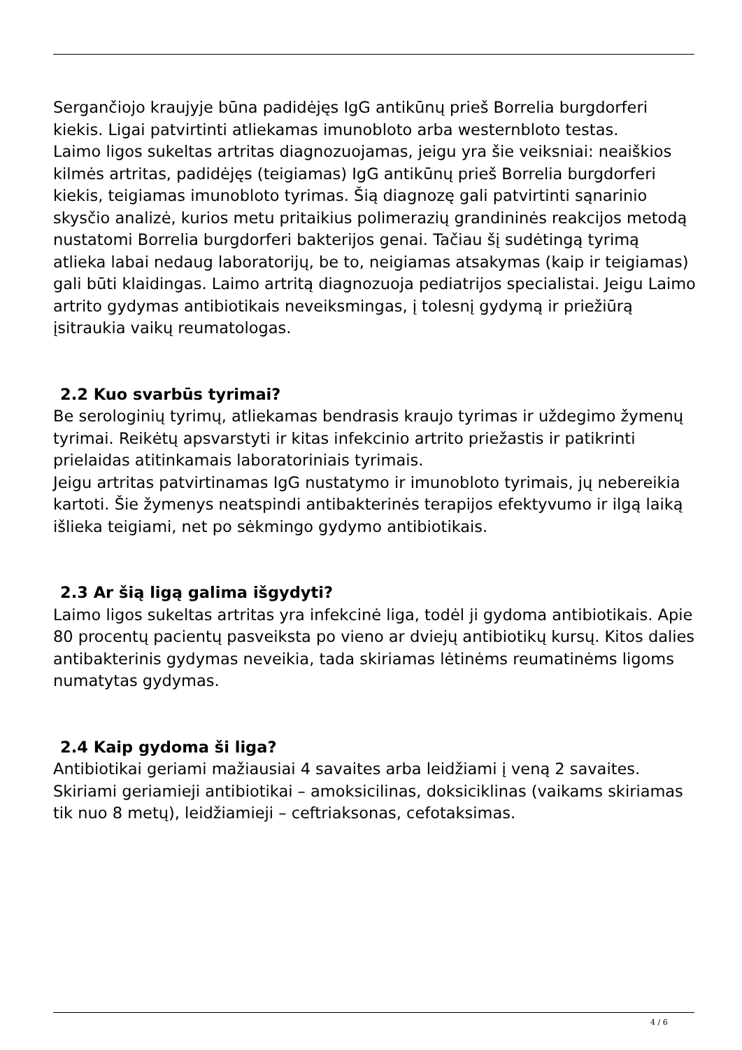Sergančiojo kraujyje būna padidėjęs IgG antikūnų prieš Borrelia burgdorferi kiekis. Ligai patvirtinti atliekamas imunobloto arba westernbloto testas.
Laimo ligos sukeltas artritas diagnozuojamas, jeigu yra šie veiksniai: neaiškios kilmės artritas, padidėjęs (teigiamas) IgG antikūnų prieš Borrelia burgdorferi kiekis, teigiamas imunobloto tyrimas. Šią diagnozę gali patvirtinti sąnarinio skysčio analizė, kurios metu pritaikius polimerazių grandininės reakcijos metodą nustatomi Borrelia burgdorferi bakterijos genai. Tačiau šį sudėtingą tyrimą atlieka labai nedaug laboratorijų, be to, neigiamas atsakymas (kaip ir teigiamas) gali būti klaidingas. Laimo artritą diagnozuoja pediatrijos specialistai. Jeigu Laimo artrito gydymas antibiotikais neveiksmingas, į tolesnį gydymą ir priežiūrą įsitraukia vaikų reumatologas.
2.2 Kuo svarbūs tyrimai?
Be serologinių tyrimų, atliekamas bendrasis kraujo tyrimas ir uždegimo žymenų tyrimai. Reikėtų apsvarstyti ir kitas infekcinio artrito priežastis ir patikrinti prielaidas atitinkamais laboratoriniais tyrimais.
Jeigu artritas patvirtinamas IgG nustatymo ir imunobloto tyrimais, jų nebereikia kartoti. Šie žymenys neatspindi antibakterinės terapijos efektyvumo ir ilgą laiką išlieka teigiami, net po sėkmingo gydymo antibiotikais.
2.3 Ar šią ligą galima išgydyti?
Laimo ligos sukeltas artritas yra infekcinė liga, todėl ji gydoma antibiotikais. Apie 80 procentų pacientų pasveiksta po vieno ar dviejų antibiotikų kursų. Kitos dalies antibakterinis gydymas neveikia, tada skiriamas lėtinėms reumatinėms ligoms numatytas gydymas.
2.4 Kaip gydoma ši liga?
Antibiotikai geriami mažiausiai 4 savaites arba leidžiami į veną 2 savaites. Skiriami geriamieji antibiotikai – amoksicilinas, doksiciklinas (vaikams skiriamas tik nuo 8 metų), leidžiamieji – ceftriaksonas, cefotaksimas.
4 / 6